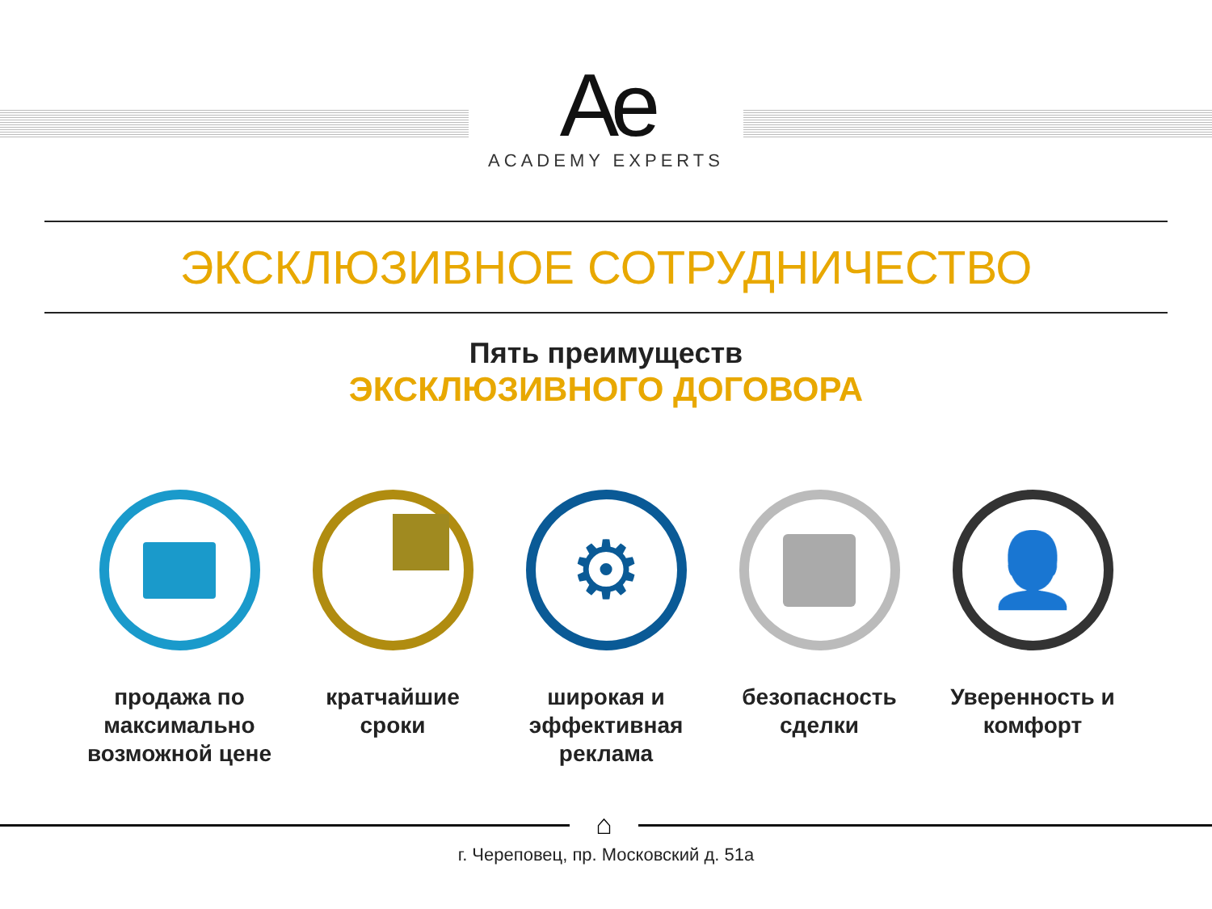Ae
ACADEMY EXPERTS
ЭКСКЛЮЗИВНОЕ СОТРУДНИЧЕСТВО
Пять преимуществ
ЭКСКЛЮЗИВНОГО ДОГОВОРА
продажа по максимально возможной цене
кратчайшие сроки
⚙
широкая и эффективная реклама
безопасность сделки
👤
Уверенность и комфорт
⌂
г. Череповец, пр. Московский д. 51а